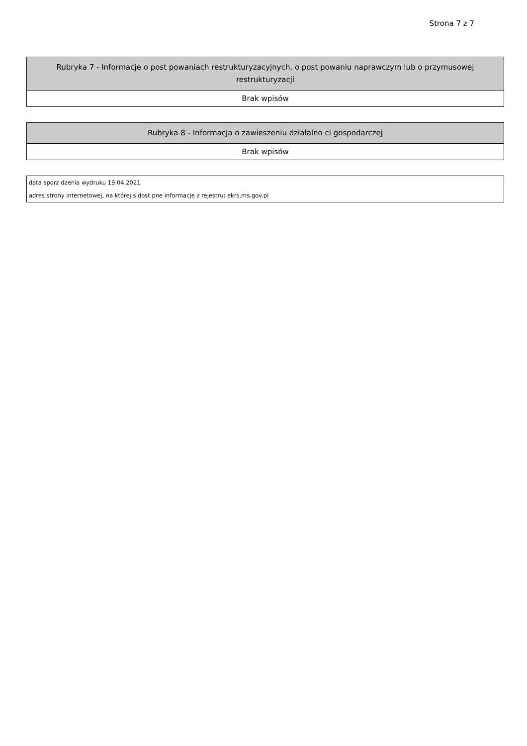Strona 7 z 7
| Rubryka 7 - Informacje o post powaniach restrukturyzacyjnych, o post powaniu naprawczym lub o przymusowej restrukturyzacji |
| --- |
| Brak wpisów |
| Rubryka 8 - Informacja o zawieszeniu działalno ci gospodarczej |
| --- |
| Brak wpisów |
| data sporz dzenia wydruku 19.04.2021 |
| adres strony internetowej, na której s dost pne informacje z rejestru: ekrs.ms.gov.pl |